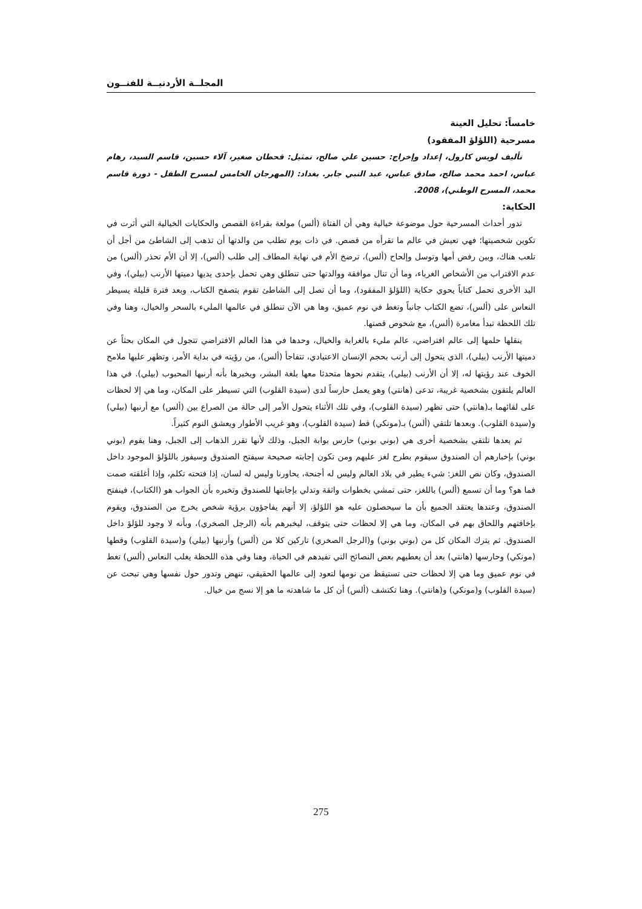المجلــة الأردنيــة للفنــون
خامساً: تحليل العينة
مسرحية (اللؤلؤ المفقود)
تأليف لويس كارول، إعداد وإخراج: حسين علي صالح، تمثيل: قحطان صغير، آلاء حسين، قاسم السيد، رهام عباس، احمد محمد صالح، صادق عباس، عبد النبي جابر. بغداد: (المهرجان الخامس لمسرح الطفل - دورة قاسم محمد، المسرح الوطني)، 2008.
الحكاية:
تدور أحداث المسرحية حول موضوعة خيالية وهي أن الفتاة (ألس) مولعة بقراءة القصص والحكايات الخيالية التي أثرت في تكوين شخصيتها؛ فهي تعيش في عالم ما تقرأه من قصص. في ذات يوم تطلب من والدتها أن تذهب إلى الشاطئ من أجل أن تلعب هناك، وبين رفض أمها وتوسل وإلحاح (ألس)، ترضخ الأم في نهاية المطاف إلى طلب (ألس)، إلا أن الأم تحذر (ألس) من عدم الاقتراب من الأشخاص الغرباء، وما أن تنال موافقة ووالدتها حتى تنطلق وهي تحمل بإحدى يديها دميتها الأرنب (بيلي)، وفي اليد الأخرى تحمل كتاباً يحوي حكاية (اللؤلؤ المفقود)، وما أن تصل إلى الشاطئ تقوم بتصفح الكتاب، وبعد فترة قليلة يسيطر النعاس على (ألس)، تضع الكتاب جانباً وتغط في نوم عميق، وها هي الآن تنطلق في عالمها المليء بالسحر والخيال، وهنا وفي تلك اللحظة تبدأ مغامرة (ألس)، مع شخوص قصتها.
ينقلها حلمها إلى عالم افتراضي، عالم مليء بالغرابة والخيال، وحدها في هذا العالم الافتراضي تتجول في المكان بحثاً عن دميتها الأرنب (بيلي)، الذي يتحول إلى أرنب بحجم الإنسان الاعتيادي، تتفاجأ (ألس)، من رؤيته في بداية الأمر، وتظهر عليها ملامح الخوف عند رؤيتها له، إلا أن الأرنب (بيلي)، يتقدم نحوها متحدثا معها بلغة البشر، ويخبرها بأنه أرنبها المحبوب (بيلي). في هذا العالم يلتقون بشخصية غريبة، تدعى (هانتي) وهو يعمل حارساً لدى (سيدة القلوب) التي تسيطر على المكان، وما هي إلا لحظات على لقائهما بـ(هانتي) حتى تظهر (سيدة القلوب)، وفي تلك الأثناء يتحول الأمر إلى حالة من الصراع بين (ألس) مع أرنبها (بيلي) و(سيدة القلوب). وبعدها تلتقي (ألس) بـ(مونكي) قط (سيدة القلوب)، وهو غريب الأطوار ويعشق النوم كثيراً.
ثم بعدها تلتقي بشخصية أخرى هي (بوني بوني) حارس بوابة الجبل، وذلك لأنها تقرر الذهاب إلى الجبل، وهنا يقوم (بوني بوني) بإخبارهم أن الصندوق سيقوم بطرح لغز عليهم ومن تكون إجابته صحيحة سيفتح الصندوق وسيفوز باللؤلؤ الموجود داخل الصندوق، وكان نص اللغز: شيء يطير في بلاد العالم وليس له أجنحة، يحاورنا وليس له لسان، إذا فتحته تكلم، وإذا أغلقته صمت فما هو؟ وما أن تسمع (ألس) باللغز، حتى تمشي بخطوات واثقة وتدلي بإجابتها للصندوق وتخبره بأن الجواب هو (الكتاب)، فينفتح الصندوق، وعندها يعتقد الجميع بأن ما سيحصلون عليه هو اللؤلؤ، إلا أنهم يفاجؤون برؤية شخص يخرج من الصندوق، ويقوم بإخافتهم واللحاق بهم في المكان، وما هي إلا لحظات حتى يتوقف، ليخبرهم بأنه (الرجل الصخري)، وبأنه لا وجود للؤلؤ داخل الصندوق. ثم يترك المكان كل من (بوني بوني) و(الرجل الصخري) تاركين كلا من (ألس) وأرنبها (بيلي) و(سيدة القلوب) وقطها (مونكي) وحارسها (هانتي) بعد أن يعطيهم بعض النصائح التي تفيدهم في الحياة، وهنا وفي هذه اللحظة يغلب النعاس (ألس) تغط في نوم عميق وما هي إلا لحظات حتى تستيقظ من نومها لتعود إلى عالمها الحقيقي، تنهض وتدور حول نفسها وهي تبحث عن (سيدة القلوب) و(مونكي) و(هانتي). وهنا تكتشف (ألس) أن كل ما شاهدته ما هو إلا نسج من خيال.
275